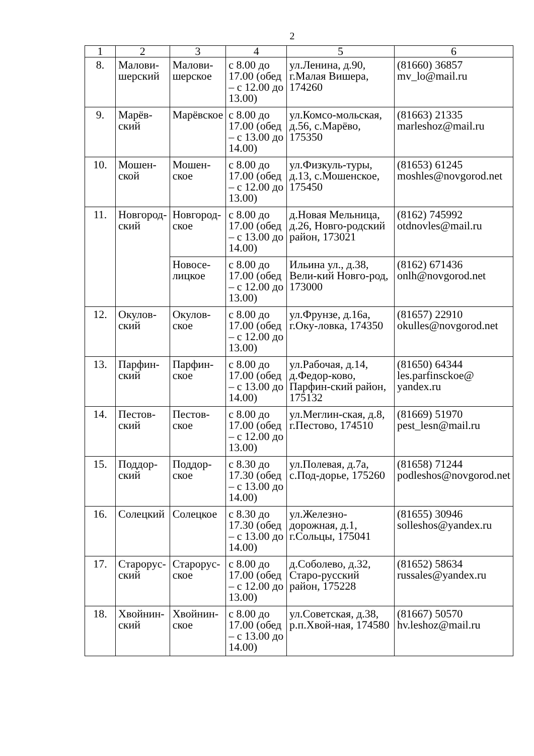2
| 1 | 2 | 3 | 4 | 5 | 6 |
| --- | --- | --- | --- | --- | --- |
| 8. | Малови- шерский | Малови- шерское | с 8.00 до 17.00 (обед – с 12.00 до 13.00) | ул.Ленина, д.90, г.Малая Вишера, 174260 | (81660) 36857 mv_lo@mail.ru |
| 9. | Марёв- ский | Марёвское | с 8.00 до 17.00 (обед – с 13.00 до 14.00) | ул.Комсо-мольская, д.56, с.Марёво, 175350 | (81663) 21335 marleshoz@mail.ru |
| 10. | Мошен- ской | Мошен- ское | с 8.00 до 17.00 (обед – с 12.00 до 13.00) | ул.Физкуль-туры, д.13, с.Мошенское, 175450 | (81653) 61245 moshles@novgorod.net |
| 11. | Новгород- ский | Новгород- ское | с 8.00 до 17.00 (обед – с 13.00 до 14.00) | д.Новая Мельница, д.26, Новго-родский район, 173021 | (8162) 745992 otdnovles@mail.ru |
| | | Новосе- лицкое | с 8.00 до 17.00 (обед – с 12.00 до 13.00) | Ильина ул., д.38, Вели-кий Новго-род, 173000 | (8162) 671436 onlh@novgorod.net |
| 12. | Окулов- ский | Окулов- ское | с 8.00 до 17.00 (обед – с 12.00 до 13.00) | ул.Фрунзе, д.16а, г.Оку-ловка, 174350 | (81657) 22910 okulles@novgorod.net |
| 13. | Парфин- ский | Парфин- ское | с 8.00 до 17.00 (обед – с 13.00 до 14.00) | ул.Рабочая, д.14, д.Федор-ково, Парфин-ский район, 175132 | (81650) 64344 les.parfinsckoe@ yandex.ru |
| 14. | Пестов- ский | Пестов- ское | с 8.00 до 17.00 (обед – с 12.00 до 13.00) | ул.Меглин-ская, д.8, г.Пестово, 174510 | (81669) 51970 pest_lesn@mail.ru |
| 15. | Поддор- ский | Поддор- ское | с 8.30 до 17.30 (обед – с 13.00 до 14.00) | ул.Полевая, д.7а, с.Под-дорье, 175260 | (81658) 71244 podleshos@novgorod.net |
| 16. | Солецкий | Солецкое | с 8.30 до 17.30 (обед – с 13.00 до 14.00) | ул.Железно-дорожная, д.1, г.Сольцы, 175041 | (81655) 30946 solleshos@yandex.ru |
| 17. | Старорус- ский | Старорус- ское | с 8.00 до 17.00 (обед – с 12.00 до 13.00) | д.Соболево, д.32, Старо-русский район, 175228 | (81652) 58634 russales@yandex.ru |
| 18. | Хвойнин- ский | Хвойнин- ское | с 8.00 до 17.00 (обед – с 13.00 до 14.00) | ул.Советская, д.38, р.п.Хвой-ная, 174580 | (81667) 50570 hv.leshoz@mail.ru |